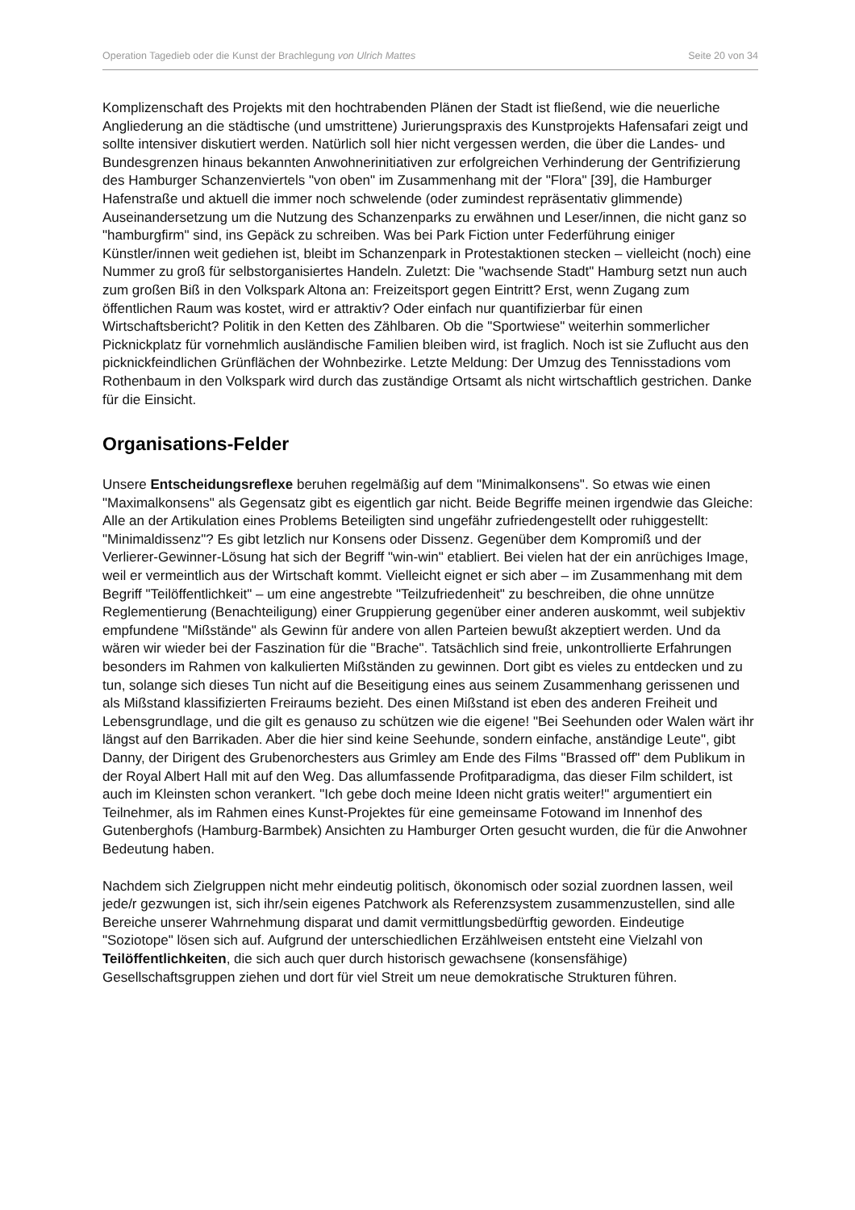Operation Tagedieb oder die Kunst der Brachlegung von Ulrich Mattes Seite 20 von 34
Komplizenschaft des Projekts mit den hochtrabenden Plänen der Stadt ist fließend, wie die neuerliche Angliederung an die städtische (und umstrittene) Jurierungspraxis des Kunstprojekts Hafensafari zeigt und sollte intensiver diskutiert werden. Natürlich soll hier nicht vergessen werden, die über die Landes- und Bundesgrenzen hinaus bekannten Anwohnerinitiativen zur erfolgreichen Verhinderung der Gentrifizierung des Hamburger Schanzenviertels "von oben" im Zusammenhang mit der "Flora" [39], die Hamburger Hafenstraße und aktuell die immer noch schwelende (oder zumindest repräsentativ glimmende) Auseinandersetzung um die Nutzung des Schanzenparks zu erwähnen und Leser/innen, die nicht ganz so "hamburgfirm" sind, ins Gepäck zu schreiben. Was bei Park Fiction unter Federführung einiger Künstler/innen weit gediehen ist, bleibt im Schanzenpark in Protestaktionen stecken – vielleicht (noch) eine Nummer zu groß für selbstorganisiertes Handeln. Zuletzt: Die "wachsende Stadt" Hamburg setzt nun auch zum großen Biß in den Volkspark Altona an: Freizeitsport gegen Eintritt? Erst, wenn Zugang zum öffentlichen Raum was kostet, wird er attraktiv? Oder einfach nur quantifizierbar für einen Wirtschaftsbericht? Politik in den Ketten des Zählbaren. Ob die "Sportwiese" weiterhin sommerlicher Picknickplatz für vornehmlich ausländische Familien bleiben wird, ist fraglich. Noch ist sie Zuflucht aus den picknickfeindlichen Grünflächen der Wohnbezirke. Letzte Meldung: Der Umzug des Tennisstadions vom Rothenbaum in den Volkspark wird durch das zuständige Ortsamt als nicht wirtschaftlich gestrichen. Danke für die Einsicht.
Organisations-Felder
Unsere Entscheidungsreflexe beruhen regelmäßig auf dem "Minimalkonsens". So etwas wie einen "Maximalkonsens" als Gegensatz gibt es eigentlich gar nicht. Beide Begriffe meinen irgendwie das Gleiche: Alle an der Artikulation eines Problems Beteiligten sind ungefähr zufriedengestellt oder ruhiggestellt: "Minimaldissenz"? Es gibt letzlich nur Konsens oder Dissenz. Gegenüber dem Kompromiß und der Verlierer-Gewinner-Lösung hat sich der Begriff "win-win" etabliert. Bei vielen hat der ein anrüchiges Image, weil er vermeintlich aus der Wirtschaft kommt. Vielleicht eignet er sich aber – im Zusammenhang mit dem Begriff "Teilöffentlichkeit" – um eine angestrebte "Teilzufriedenheit" zu beschreiben, die ohne unnütze Reglementierung (Benachteiligung) einer Gruppierung gegenüber einer anderen auskommt, weil subjektiv empfundene "Mißstände" als Gewinn für andere von allen Parteien bewußt akzeptiert werden. Und da wären wir wieder bei der Faszination für die "Brache". Tatsächlich sind freie, unkontrollierte Erfahrungen besonders im Rahmen von kalkulierten Mißständen zu gewinnen. Dort gibt es vieles zu entdecken und zu tun, solange sich dieses Tun nicht auf die Beseitigung eines aus seinem Zusammenhang gerissenen und als Mißstand klassifizierten Freiraums bezieht. Des einen Mißstand ist eben des anderen Freiheit und Lebensgrundlage, und die gilt es genauso zu schützen wie die eigene! "Bei Seehunden oder Walen wärt ihr längst auf den Barrikaden. Aber die hier sind keine Seehunde, sondern einfache, anständige Leute", gibt Danny, der Dirigent des Grubenorchesters aus Grimley am Ende des Films "Brassed off" dem Publikum in der Royal Albert Hall mit auf den Weg. Das allumfassende Profitparadigma, das dieser Film schildert, ist auch im Kleinsten schon verankert. "Ich gebe doch meine Ideen nicht gratis weiter!" argumentiert ein Teilnehmer, als im Rahmen eines Kunst-Projektes für eine gemeinsame Fotowand im Innenhof des Gutenberghofs (Hamburg-Barmbek) Ansichten zu Hamburger Orten gesucht wurden, die für die Anwohner Bedeutung haben.
Nachdem sich Zielgruppen nicht mehr eindeutig politisch, ökonomisch oder sozial zuordnen lassen, weil jede/r gezwungen ist, sich ihr/sein eigenes Patchwork als Referenzsystem zusammenzustellen, sind alle Bereiche unserer Wahrnehmung disparat und damit vermittlungsbedürftig geworden. Eindeutige "Soziotope" lösen sich auf. Aufgrund der unterschiedlichen Erzählweisen entsteht eine Vielzahl von Teilöffentlichkeiten, die sich auch quer durch historisch gewachsene (konsensfähige) Gesellschaftsgruppen ziehen und dort für viel Streit um neue demokratische Strukturen führen.